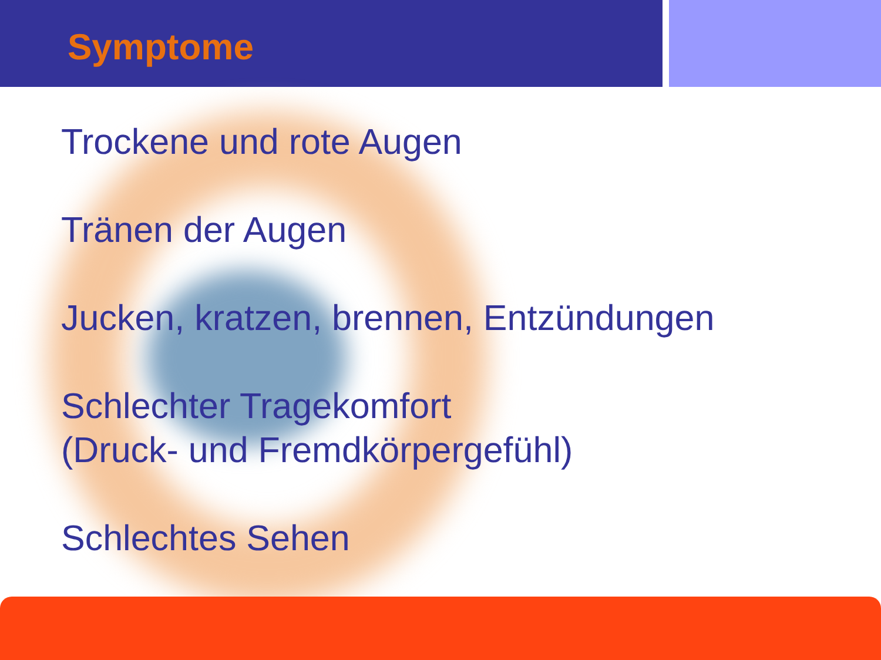Symptome
Trockene und rote Augen
Tränen der Augen
Jucken, kratzen, brennen, Entzündungen
Schlechter Tragekomfort
(Druck- und Fremdkörpergefühl)
Schlechtes Sehen